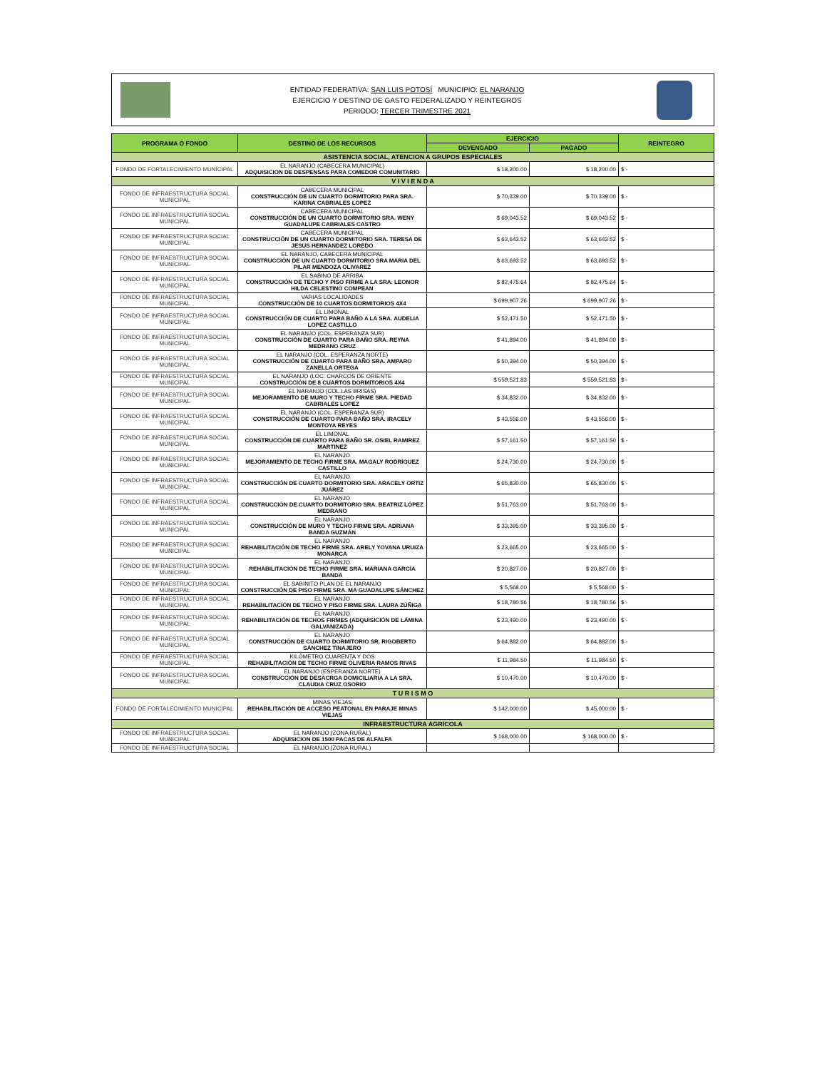ENTIDAD FEDERATIVA: SAN LUIS POTOSÍ MUNICIPIO: EL NARANJO
EJERCICIO Y DESTINO DE GASTO FEDERALIZADO Y REINTEGROS
PERIODO: TERCER TRIMESTRE 2021
| PROGRAMA O FONDO | DESTINO DE LOS RECURSOS | EJERCICIO | | REINTEGRO |
| --- | --- | --- | --- | --- |
| | | DEVENGADO | PAGADO | |
| ASISTENCIA SOCIAL, ATENCION A GRUPOS ESPECIALES | | | | |
| FONDO DE FORTALECIMIENTO MUNICIPAL | EL NARANJO (CABECERA MUNICIPAL) ADQUISICION DE DESPENSAS PARA COMEDOR COMUNITARIO | $ 18,200.00 | $ 18,200.00 | $ - |
| V I V I E N D A | | | | |
| FONDO DE INFRAESTRUCTURA SOCIAL MUNICIPAL | CABECERA MUNICIPAL CONSTRUCCIÓN DE UN CUARTO DORMITORIO PARA SRA. KARINA CABRIALES LOPEZ | $ 70,339.00 | $ 70,339.00 | $ - |
| FONDO DE INFRAESTRUCTURA SOCIAL MUNICIPAL | CABECERA MUNICIPAL CONSTRUCCIÓN DE UN CUARTO DORMITORIO SRA. WENY GUADALUPE CABRIALES CASTRO | $ 69,043.52 | $ 69,043.52 | $ - |
| FONDO DE INFRAESTRUCTURA SOCIAL MUNICIPAL | CABECERA MUNICIPAL CONSTRUCCIÓN DE UN CUARTO DORMITORIO SRA. TERESA DE JESUS HERNANDEZ LOREDO | $ 63,643.52 | $ 63,643.52 | $ - |
| FONDO DE INFRAESTRUCTURA SOCIAL MUNICIPAL | EL NARANJO, CABECERA MUNICIPAL CONSTRUCCIÓN DE UN CUARTO DORMITORIO SRA MARIA DEL PILAR MENDOZA OLIVAREZ | $ 63,693.52 | $ 63,693.52 | $ - |
| FONDO DE INFRAESTRUCTURA SOCIAL MUNICIPAL | EL SABINO DE ARRIBA CONSTRUCCIÓN DE TECHO Y PISO FIRME A LA SRA. LEONOR HILDA CELESTINO COMPEAN | $ 82,475.64 | $ 82,475.64 | $ - |
| FONDO DE INFRAESTRUCTURA SOCIAL MUNICIPAL | VARIAS LOCALIDADES CONSTRUCCIÓN DE 10 CUARTOS DORMITORIOS 4X4 | $ 699,907.26 | $ 699,907.26 | $ - |
| FONDO DE INFRAESTRUCTURA SOCIAL MUNICIPAL | EL LIMONAL CONSTRUCCIÓN DE CUARTO PARA BAÑO A LA SRA. AUDELIA LOPEZ CASTILLO | $ 52,471.50 | $ 52,471.50 | $ - |
| FONDO DE INFRAESTRUCTURA SOCIAL MUNICIPAL | EL NARANJO (COL. ESPERANZA SUR) CONSTRUCCIÓN DE CUARTO PARA BAÑO SRA. REYNA MEDRANO CRUZ | $ 41,894.00 | $ 41,894.00 | $ - |
| FONDO DE INFRAESTRUCTURA SOCIAL MUNICIPAL | EL NARANJO (COL. ESPERANZA NORTE) CONSTRUCCIÓN DE CUARTO PARA BAÑO SRA. AMPARO ZANELLA ORTEGA | $ 50,394.00 | $ 50,394.00 | $ - |
| FONDO DE INFRAESTRUCTURA SOCIAL MUNICIPAL | EL NARANJO (LOC. CHARCOS DE ORIENTE CONSTRUCCIÓN DE 8 CUARTOS DORMITORIOS 4X4 | $ 559,521.83 | $ 559,521.83 | $ - |
| FONDO DE INFRAESTRUCTURA SOCIAL MUNICIPAL | EL NARANJO (COL.LAS BRISAS) MEJORAMIENTO DE MURO Y TECHO FIRME SRA. PIEDAD CABRIALES LOPEZ | $ 34,832.00 | $ 34,832.00 | $ - |
| FONDO DE INFRAESTRUCTURA SOCIAL MUNICIPAL | EL NARANJO (COL. ESPERANZA SUR) CONSTRUCCIÓN DE CUARTO PARA BAÑO SRA. IRACELY MONTOYA REYES | $ 43,556.00 | $ 43,556.00 | $ - |
| FONDO DE INFRAESTRUCTURA SOCIAL MUNICIPAL | EL LIMONAL CONSTRUCCIÓN DE CUARTO PARA BAÑO SR. OSIEL RAMIREZ MARTINEZ | $ 57,161.50 | $ 57,161.50 | $ - |
| FONDO DE INFRAESTRUCTURA SOCIAL MUNICIPAL | EL NARANJO MEJORAMIENTO DE TECHO FIRME SRA. MAGALY RODRÍGUEZ CASTILLO | $ 24,730.00 | $ 24,730.00 | $ - |
| FONDO DE INFRAESTRUCTURA SOCIAL MUNICIPAL | EL NARANJO CONSTRUCCIÓN DE CUARTO DORMITORIO SRA. ARACELY ORTIZ JUÁREZ | $ 65,830.00 | $ 65,830.00 | $ - |
| FONDO DE INFRAESTRUCTURA SOCIAL MUNICIPAL | EL NARANJO CONSTRUCCIÓN DE CUARTO DORMITORIO SRA. BEATRIZ LÓPEZ MEDRANO | $ 51,763.00 | $ 51,763.00 | $ - |
| FONDO DE INFRAESTRUCTURA SOCIAL MUNICIPAL | EL NARANJO CONSTRUCCIÓN DE MURO Y TECHO FIRME SRA. ADRIANA BANDA GUZMÁN | $ 33,395.00 | $ 33,395.00 | $ - |
| FONDO DE INFRAESTRUCTURA SOCIAL MUNICIPAL | EL NARANJO REHABILITACIÓN DE TECHO FIRME SRA. ARELY YOVANA URUIZA MONARCA | $ 23,665.00 | $ 23,665.00 | $ - |
| FONDO DE INFRAESTRUCTURA SOCIAL MUNICIPAL | EL NARANJO REHABILITACIÓN DE TECHO FIRME SRA. MARIANA GARCÍA BANDA | $ 20,827.00 | $ 20,827.00 | $ - |
| FONDO DE INFRAESTRUCTURA SOCIAL MUNICIPAL | EL SABINITO PLAN DE EL NARANJO CONSTRUCCIÓN DE PISO FIRME SRA. MA GUADALUPE SÁNCHEZ | $ 5,568.00 | $ 5,568.00 | $ - |
| FONDO DE INFRAESTRUCTURA SOCIAL MUNICIPAL | EL NARANJO REHABILITACIÓN DE TECHO Y PISO FIRME SRA. LAURA ZÚÑIGA | $ 18,780.56 | $ 18,780.56 | $ - |
| FONDO DE INFRAESTRUCTURA SOCIAL MUNICIPAL | EL NARANJO REHABILITACIÓN DE TECHOS FIRMES (ADQUISICIÓN DE LÁMINA GALVANIZADA) | $ 23,490.00 | $ 23,490.00 | $ - |
| FONDO DE INFRAESTRUCTURA SOCIAL MUNICIPAL | EL NARANJO CONSTRUCCIÓN DE CUARTO DORMITORIO SR. RIGOBERTO SÁNCHEZ TINAJERO | $ 64,882.00 | $ 64,882.00 | $ - |
| FONDO DE INFRAESTRUCTURA SOCIAL MUNICIPAL | KILÓMETRO CUARENTA Y DOS REHABILITACIÓN DE TECHO FIRME OLIVERIA RAMOS RIVAS | $ 11,984.50 | $ 11,984.50 | $ - |
| FONDO DE INFRAESTRUCTURA SOCIAL MUNICIPAL | EL NARANJO (ESPERANZA NORTE) CONSTRUCCIÓN DE DESACRGA DOMICILIARIA A LA SRA. CLAUDIA CRUZ OSORIO | $ 10,470.00 | $ 10,470.00 | $ - |
| T U R I S M O | | | | |
| FONDO DE FORTALECIMIENTO MUNICIPAL | MINAS VIEJAS REHABILITACIÓN DE ACCESO PEATONAL EN PARAJE MINAS VIEJAS | $ 142,000.00 | $ 45,000.00 | $ - |
| INFRAESTRUCTURA AGRICOLA | | | | |
| FONDO DE INFRAESTRUCTURA SOCIAL MUNICIPAL | EL NARANJO (ZONA RURAL) ADQUISICION DE 1500 PACAS DE ALFALFA | $ 168,000.00 | $ 168,000.00 | $ - |
| FONDO DE INFRAESTRUCTURA SOCIAL | EL NARANJO (ZONA RURAL) | | | |